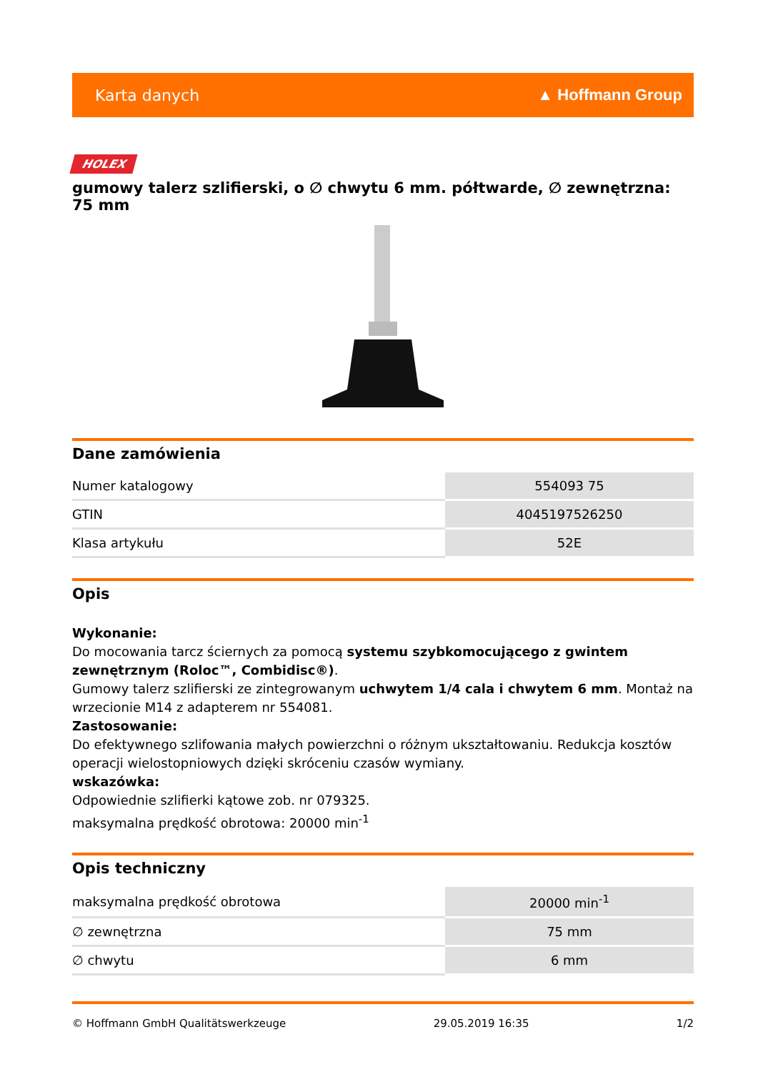Karta danych ▲ Hoffmann Group
HOLEX
gumowy talerz szlifierski, o ∅ chwytu 6 mm. półtwarde, ∅ zewnętrzna: 75 mm
Dane zamówienia
| Numer katalogowy | 554093 75 |
| GTIN | 4045197526250 |
| Klasa artykułu | 52E |
Opis
Wykonanie:
Do mocowania tarcz ściernych za pomocą systemu szybkomocującego z gwintem zewnętrznym (Roloc™, Combidisc®).
Gumowy talerz szlifierski ze zintegrowanym uchwytem 1/4 cala i chwytem 6 mm. Montaż na wrzecionie M14 z adapterem nr 554081.
Zastosowanie:
Do efektywnego szlifowania małych powierzchni o różnym ukształtowaniu. Redukcja kosztów operacji wielostopniowych dzięki skróceniu czasów wymiany.
wskazówka:
Odpowiednie szlifierki kątowe zob. nr 079325.
maksymalna prędkość obrotowa: 20000 min<sup>-1</sup>
Opis techniczny
| maksymalna prędkość obrotowa | 20000 min<sup>-1</sup> |
| ∅ zewnętrzna | 75 mm |
| ∅ chwytu | 6 mm |
© Hoffmann GmbH Qualitätswerkzeuge 29.05.2019 16:35 1/2